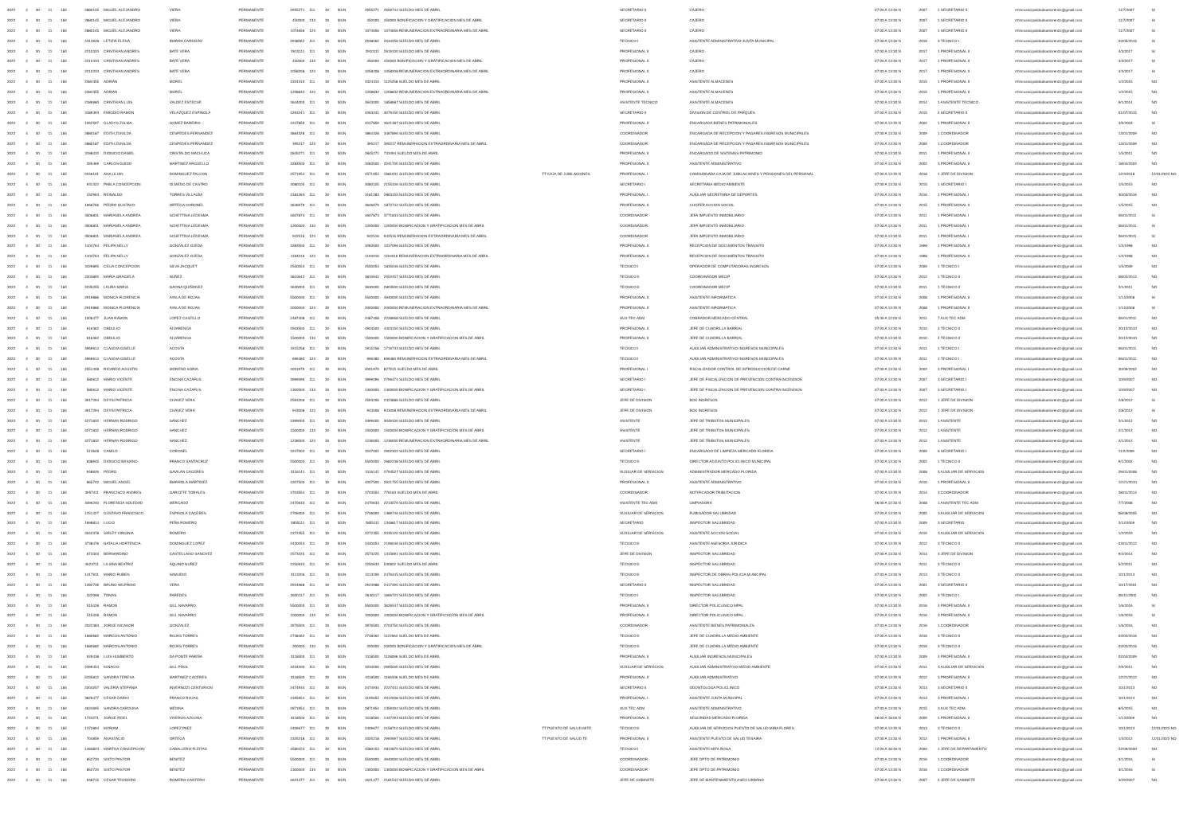| 2022 | 4 | 30 | 11 | 184 | 2880145 | MIGUEL ALEJANDRO | VIERA | PERMANENTE | 2955271 | 111 | 30 | MUN | 2955271 | 2659744 SUELDO MES DE ABRIL | | SECRETARIO II | CAJERO | 07:00 A 13:30 N | 2007 | 1 SECRETARIO II | rrhhmunicipalidadsanlorenzo@gmail.com | 11/7/2007 | SI |
| 2022 | 4 | 30 | 11 | 184 | 2880145 | MIGUEL ALEJANDRO | VIERA | PERMANENTE | 450000 | 133 | 30 | MUN | 450000 | 450000 BONIFICACION Y GRATIFICACION MES DE ABRIL | | SECRETARIO II | CAJERO | 07:00 A 13:30 N | 2007 | 1 SECRETARIO II | rrhhmunicipalidadsanlorenzo@gmail.com | 11/7/2007 | SI |
| 2022 | 4 | 30 | 11 | 184 | 2880145 | MIGUEL ALEJANDRO | VIERA | PERMANENTE | 1074656 | 123 | 30 | MUN | 1074656 | 1074656 REMUNERACION EXTRAORDINARIA MES DE ABRIL | | SECRETARIO II | CAJERO | 07:00 A 13:30 N | 2007 | 1 SECRETARIO II | rrhhmunicipalidadsanlorenzo@gmail.com | 11/7/2007 | SI |
| 2022 | 4 | 30 | 11 | 184 | 4313628 | LETIZIA ELENA | IBARRA CARDOZO | PERMANENTE | 2938062 | 111 | 30 | MUN | 2938062 | 2634256 SUELDO MES DE ABRIL | | TECNICO I | ASISTENTE ADMINISTRATIVO JUNTA MUNICIPAL | 07:00 A 13:30 N | 2016 | 3 TECNICO I | rrhhmunicipalidadsanlorenzo@gmail.com | 03/05/2016 | SI |
| 2022 | 4 | 30 | 11 | 184 | 2210333 | CRISTHIAN ANDRES | BATE VERA | PERMANENTE | 2910111 | 111 | 30 | MUN | 2910111 | 2619100 SUELDO MES DE ABRIL | | PROFESIONAL II | CAJERO | 07:00 A 13:30 N | 2017 | 1 PROFESIONAL II | rrhhmunicipalidadsanlorenzo@gmail.com | 4/3/2017 | SI |
| 2022 | 4 | 30 | 11 | 184 | 2210333 | CRISTHIAN ANDRES | BATE VERA | PERMANENTE | 450000 | 133 | 30 | MUN | 450000 | 450000 BONIFICACION Y GRATIFICACION MES DE ABRIL | | PROFESIONAL II | CAJERO | 07:00 A 13:30 N | 2017 | 1 PROFESIONAL II | rrhhmunicipalidadsanlorenzo@gmail.com | 4/3/2017 | SI |
| 2022 | 4 | 30 | 11 | 184 | 2210333 | CRISTHIAN ANDRES | BATE VERA | PERMANENTE | 1058208 | 123 | 30 | MUN | 1058208 | 1058208 REMUNERACION EXTRAORDINARIA MES DE ABRIL | | PROFESIONAL II | CAJERO | 07:00 A 13:30 N | 2017 | 1 PROFESIONAL II | rrhhmunicipalidadsanlorenzo@gmail.com | 4/3/2017 | SI |
| 2022 | 4 | 30 | 11 | 184 | 2484355 | ADRIAN | MOREL | PERMANENTE | 3324310 | 111 | 30 | MUN | 3324310 | 1125258 SUELDO MES DE ABRIL | | PROFESIONAL II | ASISTENTE ALMACENES | 07:00 A 13:30 N | 2015 | 1 PROFESIONAL II | rrhhmunicipalidadsanlorenzo@gmail.com | 1/2/2015 | NO |
| 2022 | 4 | 30 | 11 | 184 | 2484355 | ADRIAN | MOREL | PERMANENTE | 1208832 | 123 | 30 | MUN | 1208832 | 1208832 REMUNERACION EXTRAORDINARIA MES DE ABRIL | | PROFESIONAL II | ASISTENTE ALMACENES | 07:00 A 13:30 N | 2015 | 1 PROFESIONAL II | rrhhmunicipalidadsanlorenzo@gmail.com | 1/2/2015 | NO |
| 2022 | 4 | 30 | 11 | 184 | 2189980 | CRISTHIAN LUIS | VALDEZ ESTECHE | PERMANENTE | 3644000 | 111 | 30 | MUN | 3644000 | 1858987 SUELDO MES DE ABRIL | | ASISTENTE TECNICO | ASISTENTE ALMACENES | 07:00 A 13:30 N | 2014 | 1 ASISTENTE TECNICO | rrhhmunicipalidadsanlorenzo@gmail.com | 9/1/2014 | NO |
| 2022 | 4 | 30 | 11 | 184 | 3189393 | EMIGDIO RAMON | VELAZQUEZ ESPINOLA | PERMANENTE | 4263241 | 111 | 30 | MUN | 4263241 | 3079150 SUELDO MES DE ABRIL | | SECRETARIO II | DIVISION DE CONTROL DE PARQUES | 07:00 A 13:30 N | 2015 | 4 SECRETARIO II | rrhhmunicipalidadsanlorenzo@gmail.com | 01/07/2015 | NO |
| 2022 | 4 | 30 | 11 | 184 | 1092597 | GLADYS ZULMA | GOMEZ BAREIRO | PERMANENTE | 4247859 | 111 | 30 | MUN | 4247859 | 3621387 SUELDO MES DE ABRIL | | PROFESIONAL II | ENCARGADA BIENES PATRIMONIALES | 07:00 A 13:30 N | 2002 | 1 PROFESIONAL II | rrhhmunicipalidadsanlorenzo@gmail.com | 4/9/2002 | SI |
| 2022 | 4 | 30 | 11 | 184 | 2880187 | EDITH ZUNILDA | CESPEDES FERNANDEZ | PERMANENTE | 3864328 | 111 | 30 | MUN | 3864328 | 3467896 SUELDO MES DE ABRIL | | COORDINADOR | ENCARGADA DE RECEPCION Y PAGARES INGRESOS MUNICIPALES | 07:00 A 13:30 N | 2009 | 1 COORDINADOR | rrhhmunicipalidadsanlorenzo@gmail.com | 13/01/2009 | NO |
| 2022 | 4 | 30 | 11 | 184 | 2880187 | EDITH ZUNILDA | CESPEDES FERNANDEZ | PERMANENTE | 395217 | 123 | 30 | MUN | 395217 | 395217 REMUNERACION EXTRAORDINARIA MES DE ABRIL | | COORDINADOR | ENCARGADA DE RECEPCION Y PAGARES INGRESOS MUNICIPALES | 07:00 A 13:30 N | 2009 | 1 COORDINADOR | rrhhmunicipalidadsanlorenzo@gmail.com | 13/01/2009 | NO |
| 2022 | 4 | 30 | 11 | 184 | 3198432 | DIONICIO DANIEL | CRISTALDO MACHUCA | PERMANENTE | 2845271 | 111 | 30 | MUN | 2845271 | 733494 SUELDO MES DE ABRIL | | PROFESIONAL II | ENCARGADO DE SISTEMAS PATRIMONIO | 07:00 A 13:30 N | 2011 | 1 PROFESIONAL II | rrhhmunicipalidadsanlorenzo@gmail.com | 1/5/2011 | NO |
| 2022 | 4 | 30 | 11 | 184 | 295469 | CARLOS GUIDO | MARTINEZ ARGUELLO | PERMANENTE | 3283500 | 111 | 30 | MUN | 3283500 | 2241700 SUELDO MES DE ABRIL | | PROFESIONAL II | ASISTENTE ADMINISTRATIVO | 07:00 A 13:30 N | 2002 | 3 PROFESIONAL II | rrhhmunicipalidadsanlorenzo@gmail.com | 18/04/2002 | NO |
| 2022 | 4 | 30 | 11 | 184 | 2046101 | ANA LILIAN | DOMINGUEZ FALCON | PERMANENTE | 2571954 | 111 | 30 | MUN | 2571954 | 1681931 SUELDO MES DE ABRIL | TT CAJA DE JUBILACIONES | PROFESIONAL I | COMISIONADA CAJA DE JUBILACIONES Y PENSIONES DEL PERSONAL | 07:00 A 13:30 N | 2018 | 1 JEFE DE DIVISION | rrhhmunicipalidadsanlorenzo@gmail.com | 12/3/2018 | 12/31/2022 NO |
| 2022 | 4 | 30 | 11 | 184 | 931322 | PABLA CONCEPCION | OLMEDO DE CASTRO | PERMANENTE | 3080105 | 111 | 30 | MUN | 3080105 | 2155106 SUELDO MES DE ABRIL | | SECRETARIO I | SECRETARIA MEDIO AMBIENTE | 07:00 A 13:30 N | 2015 | 1 SECRETARIO I | rrhhmunicipalidadsanlorenzo@gmail.com | 1/5/2015 | NO |
| 2022 | 4 | 30 | 11 | 184 | 432963 | REINALDO | TORRES VILLALBA | PERMANENTE | 3181283 | 111 | 30 | MUN | 3181283 | 2863155 SUELDO MES DE ABRIL | | PROFESIONAL I | AUXILIAR SECRETARIA DE DEPORTES | 07:00 A 13:30 N | 2016 | 1 PROFESIONAL I | rrhhmunicipalidadsanlorenzo@gmail.com | 30/03/2016 | NO |
| 2022 | 4 | 30 | 11 | 184 | 1966766 | PEDRO GUSTAVO | ORTEGA CORONEL | PERMANENTE | 3646979 | 111 | 30 | MUN | 3646979 | 1872744 SUELDO MES DE ABRIL | | PROFESIONAL II | CHOFER ACCION SOCIAL | 07:00 A 13:30 N | 2015 | 1 PROFESIONAL II | rrhhmunicipalidadsanlorenzo@gmail.com | 1/5/2015 | NO |
| 2022 | 4 | 30 | 11 | 184 | 3506831 | MARIANELA ANDREA | SCHETTINA LEDESMA | PERMANENTE | 4607873 | 111 | 30 | MUN | 4607873 | 3771833 SUELDO MES DE ABRIL | | COORDINADOR | JEFA IMPUESTO INMOBILIARIO | 07:00 A 13:30 N | 2011 | 1 PROFESIONAL I | rrhhmunicipalidadsanlorenzo@gmail.com | 06/01/2011 | SI |
| 2022 | 4 | 30 | 11 | 184 | 3506831 | MARIANELA ANDREA | SCHETTINA LEDESMA | PERMANENTE | 1200000 | 133 | 30 | MUN | 1200000 | 1200000 BONIFICACION Y GRATIFICACION MES DE ABRIL | | COORDINADOR | JEFA IMPUESTO INMOBILIARIO | 07:00 A 13:30 N | 2011 | 1 PROFESIONAL I | rrhhmunicipalidadsanlorenzo@gmail.com | 06/01/2011 | SI |
| 2022 | 4 | 30 | 11 | 184 | 3506831 | MARIANELA ANDREA | SCHETTINA LEDESMA | PERMANENTE | 942516 | 123 | 30 | MUN | 942516 | 942516 REMUNERACION EXTRAORDINARIA MES DE ABRIL | | COORDINADOR | JEFA IMPUESTO INMOBILIARIO | 07:00 A 13:30 N | 2011 | 1 PROFESIONAL I | rrhhmunicipalidadsanlorenzo@gmail.com | 06/01/2011 | SI |
| 2022 | 4 | 30 | 11 | 184 | 1104764 | FELIPA NELLY | GONZALEZ OJEDA | PERMANENTE | 3283500 | 111 | 30 | MUN | 3283500 | 1017096 SUELDO MES DE ABRIL | | PROFESIONAL II | RECEPCION DE DOCUMENTOS TRANSITO | 07:00 A 13:30 N | 1998 | 1 PROFESIONAL II | rrhhmunicipalidadsanlorenzo@gmail.com | 1/2/1998 | NO |
| 2022 | 4 | 30 | 11 | 184 | 1104764 | FELIPA NELLY | GONZALEZ OJEDA | PERMANENTE | 1194016 | 123 | 30 | MUN | 1194016 | 1194016 REMUNERACION EXTRAORDINARIA MES DE ABRIL | | PROFESIONAL II | RECEPCION DE DOCUMENTOS TRANSITO | 07:00 A 13:30 N | 1998 | 1 PROFESIONAL II | rrhhmunicipalidadsanlorenzo@gmail.com | 1/2/1998 | NO |
| 2022 | 4 | 30 | 11 | 184 | 3429895 | CELIA CONCEPCION | SILVA JACQUET | PERMANENTE | 2550053 | 111 | 30 | MUN | 2550053 | 1835046 SUELDO MES DE ABRIL | | TECNICO I | OPERADOR DE COMPUTADORAS INGRESOS | 07:00 A 13:30 N | 2009 | 1 TECNICO I | rrhhmunicipalidadsanlorenzo@gmail.com | 1/5/2009 | NO |
| 2022 | 4 | 30 | 11 | 184 | 2203892 | MARIA GRACIELA | NUÑEZ | PERMANENTE | 3810642 | 111 | 30 | MUN | 3810642 | 2552457 SUELDO MES DE ABRIL | | TECNICO II | COORDINADOR MECIP | 07:00 A 13:30 N | 2012 | 1 TECNICO II | rrhhmunicipalidadsanlorenzo@gmail.com | 08/02/2012 | NO |
| 2022 | 4 | 30 | 11 | 184 | 3235255 | LAURA MARIA | GAONA QUIÑONEZ | PERMANENTE | 3630000 | 111 | 30 | MUN | 3630000 | 2803500 SUELDO MES DE ABRIL | | TECNICO II | COORDINADOR MECIP | 07:00 A 13:30 N | 2011 | 1 TECNICO II | rrhhmunicipalidadsanlorenzo@gmail.com | 2/1/2011 | NO |
| 2022 | 4 | 30 | 11 | 184 | 2919886 | MONICA FLORENCIA | AYALA DE ROJAS | PERMANENTE | 5500000 | 111 | 30 | MUN | 5500000 | 4940000 SUELDO MES DE ABRIL | | PROFESIONAL II | ASISTENTE INFORMATICA | 07:00 A 13:30 N | 2008 | 1 PROFESIONAL II | rrhhmunicipalidadsanlorenzo@gmail.com | 1/14/2008 | SI |
| 2022 | 4 | 30 | 11 | 184 | 2919886 | MONICA FLORENCIA | AYALA DE ROJAS | PERMANENTE | 2000000 | 123 | 30 | MUN | 2000000 | 2000000 REMUNERACION EXTRAORDINARIA MES DE ABRIL | | PROFESIONAL II | ASISTENTE INFORMATICA | 07:00 A 13:30 N | 2008 | 1 PROFESIONAL II | rrhhmunicipalidadsanlorenzo@gmail.com | 1/14/2008 | SI |
| 2022 | 4 | 30 | 11 | 184 | 1006477 | JUAN RAMON | LOPEZ CASTILLO | PERMANENTE | 2487408 | 111 | 30 | MUN | 2487408 | 2228668 SUELDO MES DE ABRIL | | AUX TEC ADM | COBRADOR MERCADO CENTRAL | 05:30 A 12:00 N | 2011 | 7 AUX TEC ADM | rrhhmunicipalidadsanlorenzo@gmail.com | 06/01/2011 | NO |
| 2022 | 4 | 30 | 11 | 184 | 616362 | OBDULIO | ALVARENGA | PERMANENTE | 4903500 | 111 | 30 | MUN | 4903500 | 4403150 SUELDO MES DE ABRIL | | PROFESIONAL II | JEFE DE CUADRILLA BARRIAL | 07:00 A 13:30 N | 2010 | 4 TECNICO II | rrhhmunicipalidadsanlorenzo@gmail.com | 20/12/2010 | NO |
| 2022 | 4 | 30 | 11 | 184 | 616362 | OBDULIO | ALVARENGA | PERMANENTE | 1500000 | 133 | 30 | MUN | 1500000 | 1500000 BONIFICACION Y GRATIFICACION MES DE ABRIL | | PROFESIONAL II | JEFE DE CUADRILLA BARRIAL | 07:00 A 13:30 N | 2010 | 4 TECNICO II | rrhhmunicipalidadsanlorenzo@gmail.com | 20/12/2010 | NO |
| 2022 | 4 | 30 | 11 | 184 | 4969614 | CLAUDIA GISELLE | ACOSTA | PERMANENTE | 1915258 | 111 | 30 | MUN | 1915258 | 1719733 SUELDO MES DE ABRIL | | TECNICO I | AUXILIAR ADMINISTRATIVO INGRESOS MUNICIPALES | 07:00 A 13:30 N | 2011 | 1 TECNICO I | rrhhmunicipalidadsanlorenzo@gmail.com | 06/01/2011 | NO |
| 2022 | 4 | 30 | 11 | 184 | 4969614 | CLAUDIA GISELLE | ACOSTA | PERMANENTE | 696480 | 123 | 30 | MUN | 696480 | 696480 REMUNERACION EXTRAORDINARIA MES DE ABRIL | | TECNICO I | AUXILIAR ADMINISTRATIVO INGRESOS MUNICIPALES | 07:00 A 13:30 N | 2011 | 1 TECNICO I | rrhhmunicipalidadsanlorenzo@gmail.com | 06/01/2011 | NO |
| 2022 | 4 | 30 | 11 | 184 | 2551408 | RICARDO AGUSTIN | MORENO SORIA | PERMANENTE | 4001979 | 111 | 30 | MUN | 4001979 | 827515 SUELDO MES DE ABRIL | | PROFESIONAL I | FISCALIZADOR CONTROL DE INTRODUCCION DE CARNE | 07:00 A 13:30 N | 2002 | 3 PROFESIONAL I | rrhhmunicipalidadsanlorenzo@gmail.com | 30/09/2002 | NO |
| 2022 | 4 | 30 | 11 | 184 | 580612 | MARIO VICENTE | ENCINA CAZAFUS | PERMANENTE | 3999096 | 111 | 30 | MUN | 3999096 | 2796474 SUELDO MES DE ABRIL | | SECRETARIO I | JEFE DE FISCALIZACION DE PREVENCION CONTRA INCENDIOS | 07:00 A 13:30 N | 2007 | 3 SECRETARIO I | rrhhmunicipalidadsanlorenzo@gmail.com | 10/9/2007 | NO |
| 2022 | 4 | 30 | 11 | 184 | 580612 | MARIO VICENTE | ENCINA CAZAFUS | PERMANENTE | 1300000 | 133 | 30 | MUN | 1300000 | 1300000 BONIFICACION Y GRATIFICACION MES DE ABRIL | | SECRETARIO I | JEFE DE FISCALIZACION DE PREVENCION CONTRA INCENDIOS | 07:00 A 13:30 N | 2007 | 3 SECRETARIO I | rrhhmunicipalidadsanlorenzo@gmail.com | 10/9/2007 | NO |
| 2022 | 4 | 30 | 11 | 184 | 3917294 | DEYSI PATRICIA | CHAVEZ VERA | PERMANENTE | 2593206 | 111 | 30 | MUN | 2593206 | 2323886 SUELDO MES DE ABRIL | | JEFE DE DIVISION | BOX INGRESOS | 07:00 A 13:30 N | 2012 | 1 JEFE DE DIVISION | rrhhmunicipalidadsanlorenzo@gmail.com | 2/8/2012 | SI |
| 2022 | 4 | 30 | 11 | 184 | 3917294 | DEYSI PATRICIA | CHAVEZ VERA | PERMANENTE | 943008 | 123 | 30 | MUN | 943008 | 943008 REMUNERACION EXTRAORDINARIA MES DE ABRIL | | JEFE DE DIVISION | BOX INGRESOS | 07:00 A 13:30 N | 2012 | 1 JEFE DE DIVISION | rrhhmunicipalidadsanlorenzo@gmail.com | 2/8/2012 | SI |
| 2022 | 4 | 30 | 11 | 184 | 4271832 | HERNAN RODRIGO | SANCHEZ | PERMANENTE | 3399000 | 111 | 30 | MUN | 3399000 | 3049100 SUELDO MES DE ABRIL | | ASISTENTE | JEFE DE TRIBUTOS MUNICIPALES | 07:00 A 13:30 N | 2012 | 1 ASISTENTE | rrhhmunicipalidadsanlorenzo@gmail.com | 2/1/2012 | NO |
| 2022 | 4 | 30 | 11 | 184 | 4271832 | HERNAN RODRIGO | SANCHEZ | PERMANENTE | 1500000 | 133 | 30 | MUN | 1500000 | 1500000 BONIFICACION Y GRATIFICACION MES DE ABRIL | | ASISTENTE | JEFE DE TRIBUTOS MUNICIPALES | 07:00 A 13:30 N | 2012 | 1 ASISTENTE | rrhhmunicipalidadsanlorenzo@gmail.com | 2/1/2012 | NO |
| 2022 | 4 | 30 | 11 | 184 | 4271832 | HERNAN RODRIGO | SANCHEZ | PERMANENTE | 1236000 | 123 | 30 | MUN | 1236000 | 1236000 REMUNERACION EXTRAORDINARIA MES DE ABRIL | | ASISTENTE | JEFE DE TRIBUTOS MUNICIPALES | 07:00 A 13:30 N | 2012 | 1 ASISTENTE | rrhhmunicipalidadsanlorenzo@gmail.com | 2/1/2012 | NO |
| 2022 | 4 | 30 | 11 | 184 | 513648 | CAMILO | CORONEL | PERMANENTE | 3247002 | 111 | 30 | MUN | 3247002 | 2902302 SUELDO MES DE ABRIL | | SECRETARIO I | ENCARGADO DE LIMPIEZA MERCADO FLORIDA | 07:00 A 13:30 N | 2009 | 6 SECRETARIO I | rrhhmunicipalidadsanlorenzo@gmail.com | 11/2/2009 | NO |
| 2022 | 4 | 30 | 11 | 184 | 838945 | DIONICIO BASIANO | FRANCO SANTACRUZ | PERMANENTE | 5500000 | 111 | 30 | MUN | 5500000 | 2682238 SUELDO MES DE ABRIL | | TECNICO II | DIRECTOR ADJUNTO POLICLINICO MUNICIPAL | 07:00 A 13:30 N | 2002 | 1 TECNICO II | rrhhmunicipalidadsanlorenzo@gmail.com | 9/1/2002 | NO |
| 2022 | 4 | 30 | 11 | 184 | 948926 | PEDRO | GAVILAN CACERES | PERMANENTE | 3116141 | 111 | 30 | MUN | 3116141 | 2794527 SUELDO MES DE ABRIL | | AUXILIAR DE SERVICIOS | ADMINISTRADOR MERCADO FLORIDA | 07:00 A 13:30 N | 2008 | 3 AUXILIAR DE SERVICIOS | rrhhmunicipalidadsanlorenzo@gmail.com | 29/01/2008 | NO |
| 2022 | 4 | 30 | 11 | 184 | 865742 | MIGUEL ANGEL | IBARROLA MARTINEZ | PERMANENTE | 4207500 | 111 | 30 | MUN | 4207500 | 2621755 SUELDO MES DE ABRIL | | PROFESIONAL II | ASISTENTE ADMINISTRATIVO | 07:00 A 13:30 N | 2010 | 1 PROFESIONAL II | rrhhmunicipalidadsanlorenzo@gmail.com | 12/21/2010 | NO |
| 2022 | 4 | 30 | 11 | 184 | 3957411 | FRANCISCO ANDRES | GARCETE TORALES | PERMANENTE | 3703554 | 111 | 30 | MUN | 3703554 | 776183 SUELDO MES DE ABRIL | | COORDINADOR | NOTIFICADOR TRIBUTACION | 07:00 A 13:30 N | 2014 | 3 COORDINADOR | rrhhmunicipalidadsanlorenzo@gmail.com | 28/01/2014 | NO |
| 2022 | 4 | 30 | 11 | 184 | 3496240 | FLORENCIA SOLEDAD | MERCADO | PERMANENTE | 2470633 | 111 | 30 | MUN | 2470633 | 2213570 SUELDO MES DE ABRIL | | ASISTENTE TEC ADM | LIMPIADORA | 06:00 A 12:30 N | 2008 | 1 ASISTENTE TEC ADM | rrhhmunicipalidadsanlorenzo@gmail.com | 7/7/2008 | NO |
| 2022 | 4 | 30 | 11 | 184 | 1251427 | GUSTAVO FRANCISCO | ESPINOLA CACERES | PERMANENTE | 2706000 | 111 | 30 | MUN | 2706000 | 1389746 SUELDO MES DE ABRIL | | AUXILIAR DE SERVICIOS | FUMIGADOR SALUBRIDAD | 07:00 A 13:30 N | 2005 | 3 AUXILIAR DE SERVICIOS | rrhhmunicipalidadsanlorenzo@gmail.com | 08/08/2005 | NO |
| 2022 | 4 | 30 | 11 | 184 | 1698814 | LUCIO | PEÑA ROMERO | PERMANENTE | 2855111 | 111 | 30 | MUN | 2855111 | 1348817 SUELDO MES DE ABRIL | | SECRETARIO | INSPECTOR SALUBRIDAD | 07:00 A 13:30 N | 2009 | 3 SECRETARIO | rrhhmunicipalidadsanlorenzo@gmail.com | 2/12/2009 | NO |
| 2022 | 4 | 30 | 11 | 184 | 4042378 | SIRLEY VIRGINIA | ROMERO | PERMANENTE | 2272355 | 111 | 30 | MUN | 2272355 | 2035120 SUELDO MES DE ABRIL | | AUXILIAR DE SERVICIOS | ASISTENTE ACCION SOCIAL | 07:00 A 13:30 N | 2019 | 3 AUXILIAR DE SERVICIOS | rrhhmunicipalidadsanlorenzo@gmail.com | 1/2/2019 | NO |
| 2022 | 4 | 30 | 11 | 184 | 3738476 | NATALIA HORTENCIA | DOMINGUEZ LOPEZ | PERMANENTE | 2440053 | 111 | 30 | MUN | 2440053 | 2196046 SUELDO MES DE ABRIL | | TECNICO II | ASISTENTE ASESORIA JURIDICA | 07:00 A 13:30 N | 2012 | 3 TECNICO II | rrhhmunicipalidadsanlorenzo@gmail.com | 03/01/2012 | NO |
| 2022 | 4 | 30 | 11 | 184 | 673304 | BERNARDINO | CASTELLANO SANCHEZ | PERMANENTE | 2573225 | 111 | 30 | MUN | 2573225 | 1315691 SUELDO MES DE ABRIL | | JEFE DE DIVISION | INSPECTOR SALUBRIDAD | 07:00 A 13:30 N | 2014 | 3 JEFE DE DIVISION | rrhhmunicipalidadsanlorenzo@gmail.com | 9/2/2014 | NO |
| 2022 | 4 | 30 | 11 | 184 | 4623711 | LILIANA BEATRIZ | AQUINO NUÑEZ | PERMANENTE | 2250633 | 111 | 30 | MUN | 2250633 | 530602 SUELDO MES DE ABRIL | | TECNICO II | INSPECTOR SALUBRIDAD | 07:00 A 13:30 N | 2011 | 3 TECNICO II | rrhhmunicipalidadsanlorenzo@gmail.com | 5/2/2011 | NO |
| 2022 | 4 | 30 | 11 | 184 | 1417931 | MARIO RUBEN | SAMUDIO | PERMANENTE | 3113206 | 111 | 30 | MUN | 3113206 | 2476445 SUELDO MES DE ABRIL | | TECNICO II | INSPECTOR DE OBRAS POLICIA MUNICIPAL | 07:00 A 13:30 N | 2013 | 3 TECNICO II | rrhhmunicipalidadsanlorenzo@gmail.com | 10/1/2013 | NO |
| 2022 | 4 | 30 | 11 | 184 | 1282739 | BRUNO WILFRIDO | VERA | PERMANENTE | 2924988 | 111 | 30 | MUN | 2924988 | 2417490 SUELDO MES DE ABRIL | | SECRETARIO II | INSPECTOR SALUBRIDAD | 07:00 A 13:30 N | 2001 | 3 SECRETARIO II | rrhhmunicipalidadsanlorenzo@gmail.com | 10/17/2001 | NO |
| 2022 | 4 | 30 | 11 | 184 | 322068 | TOMAS | PAREDES | PERMANENTE | 2630117 | 111 | 30 | MUN | 2630117 | 1666722 SUELDO MES DE ABRIL | | TECNICO I | INSPECTOR SALUBRIDAD | 07:00 A 13:30 N | 2002 | 3 TECNICO I | rrhhmunicipalidadsanlorenzo@gmail.com | 06/11/2002 | NO |
| 2022 | 4 | 30 | 11 | 184 | 515428 | RAMON | GILL NAVARRO | PERMANENTE | 5500000 | 111 | 30 | MUN | 5500000 | 3626547 SUELDO MES DE ABRIL | | PROFESIONAL II | DIRECTOR POLICLINICO MPAL | 07:00 A 13:30 N | 2016 | 3 PROFESIONAL II | rrhhmunicipalidadsanlorenzo@gmail.com | 1/6/2016 | SI |
| 2022 | 4 | 30 | 11 | 184 | 515428 | RAMON | GILL NAVARRO | PERMANENTE | 1000000 | 133 | 30 | MUN | 1000000 | 1000000 BONIFICACION Y GRATIFICACION MES DE ABRIL | | PROFESIONAL II | DIRECTOR POLICLINICO MPAL | 07:00 A 13:30 N | 2016 | 3 PROFESIONAL II | rrhhmunicipalidadsanlorenzo@gmail.com | 1/6/2016 | SI |
| 2022 | 4 | 30 | 11 | 184 | 2022383 | JORGE NICANOR | GONZALEZ | PERMANENTE | 3976500 | 111 | 30 | MUN | 3976500 | 2703750 SUELDO MES DE ABRIL | | COORDINADOR | ASISTENTE BIENES PATRIMONIALES | 07:00 A 13:30 N | 2016 | 1 COORDINADOR | rrhhmunicipalidadsanlorenzo@gmail.com | 1/6/2016 | NO |
| 2022 | 4 | 30 | 11 | 184 | 1680682 | MARCOS ANTONIO | ROJAS TORRES | PERMANENTE | 2748462 | 111 | 30 | MUN | 2748462 | 1122064 SUELDO MES DE ABRIL | | TECNICO II | JEFE DE CUADRILLA MEDIO AMBIENTE | 07:00 A 13:30 N | 2016 | 3 TECNICO II | rrhhmunicipalidadsanlorenzo@gmail.com | 03/02/2016 | NO |
| 2022 | 4 | 30 | 11 | 184 | 1680682 | MARCOS ANTONIO | ROJAS TORRES | PERMANENTE | 200000 | 133 | 30 | MUN | 200000 | 200000 BONIFICACION Y GRATIFICACION MES DE ABRIL | | TECNICO II | JEFE DE CUADRILLA MEDIO AMBIENTE | 07:00 A 13:30 N | 2016 | 3 TECNICO II | rrhhmunicipalidadsanlorenzo@gmail.com | 03/02/2016 | NO |
| 2022 | 4 | 30 | 11 | 184 | 929438 | LUIS HUMBERTO | DA PONTE FARIÑA | PERMANENTE | 3118500 | 111 | 30 | MUN | 3118500 | 1128096 SUELDO MES DE ABRIL | | PROFESIONAL II | AUXILIAR INGRESOS MUNICIPALES | 07:00 A 13:30 N | 2009 | 3 PROFESIONAL II | rrhhmunicipalidadsanlorenzo@gmail.com | 02/04/2009 | NO |
| 2022 | 4 | 30 | 11 | 184 | 2499454 | IGNACIO | GILL POOL | PERMANENTE | 3234000 | 111 | 30 | MUN | 3234000 | 2695000 SUELDO MES DE ABRIL | | AUXILIAR DE SERVICIOS | AUXILIAR ADMINISTRATIVO MEDIO AMBIENTE | 07:00 A 13:30 N | 2011 | 3 AUXILIAR DE SERVICIOS | rrhhmunicipalidadsanlorenzo@gmail.com | 2/9/2011 | NO |
| 2022 | 4 | 30 | 11 | 184 | 5335812 | SANDRA TERESA | MARTINEZ CACERES | PERMANENTE | 3118500 | 111 | 30 | MUN | 3118500 | 1166336 SUELDO MES DE ABRIL | | PROFESIONAL II | AUXILIAR ADMINISTRATIVO | 07:00 A 13:30 N | 2012 | 3 PROFESIONAL II | rrhhmunicipalidadsanlorenzo@gmail.com | 12/21/2012 | NO |
| 2022 | 4 | 30 | 11 | 184 | 2204257 | VALERIA STEFANIA | INVERNIZZI CENTURION | PERMANENTE | 2474934 | 111 | 30 | MUN | 2474934 | 2227441 SUELDO MES DE ABRIL | | SECRETARIO II | ODONTOLOGA POLICLINICO | 07:00 A 13:30 N | 2013 | 3 SECRETARIO II | rrhhmunicipalidadsanlorenzo@gmail.com | 10/1/2013 | NO |
| 2022 | 4 | 30 | 11 | 184 | 3829477 | CESAR DARIO | FRANCO ROJAS | PERMANENTE | 3195654 | 111 | 30 | MUN | 3195654 | 2012008 SUELDO MES DE ABRIL | | PROFESIONAL I | ASISTENTE JUNTA MUNICIPAL | 07:00 A 13:30 N | 2013 | 3 PROFESIONAL I | rrhhmunicipalidadsanlorenzo@gmail.com | 10/1/2013 | NO |
| 2022 | 4 | 30 | 11 | 184 | 4624695 | SANDRA CAROLINA | MEDINA | PERMANENTE | 2871954 | 111 | 30 | MUN | 2871954 | 1359304 SUELDO MES DE ABRIL | | AUX TEC ADM | ASISTENTE ADMINISTRATIVO | 07:00 A 13:30 N | 2015 | 3 AUX TEC ADM | rrhhmunicipalidadsanlorenzo@gmail.com | 8/5/2015 | NO |
| 2022 | 4 | 30 | 11 | 184 | 1743271 | JORGE FIDEL | VIVEROS AZCONA | PERMANENTE | 3118500 | 111 | 30 | MUN | 3118500 | 1447293 SUELDO MES DE ABRIL | | PROFESIONAL II | SEGURIDAD MERCADO FLORIDA | 06:00 A 18:00 N | 2009 | 1 PROFESIONAL II | rrhhmunicipalidadsanlorenzo@gmail.com | 1/13/2009 | NO |
| 2022 | 4 | 30 | 11 | 184 | 1372894 | MYRIAM | LOPEZ PAEZ | PERMANENTE | 2409677 | 111 | 30 | MUN | 2409677 | 2158710 SUELDO MES DE ABRIL | TT PUESTO DE SALUD MITE | TECNICO II | AUXILIAR DE SERVICIOS PUESTO DE SALUD MIRA FLORES | 07:00 A 13:30 N | 2013 | 3 TECNICO II | rrhhmunicipalidadsanlorenzo@gmail.com | 10/1/2013 | 12/31/2022 NO |
| 2022 | 4 | 30 | 11 | 184 | 704859 | ANASTACIO | ORTEGA | PERMANENTE | 3325218 | 111 | 30 | MUN | 3325218 | 2992697 SUELDO MES DE ABRIL | TT PUESTO DE SALUD TE | PROFESIONAL II | ASISTENTE PUESTO DE SALUD TESAIRA | 07:00 A 13:30 N | 2012 | 1 PROFESIONAL II | rrhhmunicipalidadsanlorenzo@gmail.com | 1/3/2012 | 12/31/2022 NO |
| 2022 | 4 | 30 | 11 | 184 | 1283823 | MARTHA CONCEPCION | CABALLERO FLEITAS | PERMANENTE | 4580153 | 111 | 30 | MUN | 4580153 | 2812870 SUELDO MES DE ABRIL | | TECNICO I | ASISTENTE MITA ROGA | 12:00 A 18:30 N | 2000 | 1 JEFE DE DEPARTAMENTO | rrhhmunicipalidadsanlorenzo@gmail.com | 22/09/2000 | NO |
| 2022 | 4 | 30 | 11 | 184 | 852720 | SIXTO PASTOR | BENITEZ | PERMANENTE | 5500000 | 111 | 30 | MUN | 5500000 | 4940000 SUELDO MES DE ABRIL | | COORDINADOR | JEFE DPTO DE PATRIMONIO | 07:00 A 13:30 N | 2016 | 1 COORDINADOR | rrhhmunicipalidadsanlorenzo@gmail.com | 3/1/2016 | SI |
| 2022 | 4 | 30 | 11 | 184 | 852720 | SIXTO PASTOR | BENITEZ | PERMANENTE | 1300000 | 133 | 30 | MUN | 1300000 | 1300000 BONIFICACION Y GRATIFICACION MES DE ABRIL | | COORDINADOR | JEFE DPTO DE PATRIMONIO | 07:00 A 13:30 N | 2016 | 1 COORDINADOR | rrhhmunicipalidadsanlorenzo@gmail.com | 3/1/2016 | SI |
| 2022 | 4 | 30 | 11 | 184 | 948715 | CESAR TEODORO | ROMERO CANTERO | PERMANENTE | 4621477 | 111 | 30 | MUN | 4621477 | 2181542 SUELDO MES DE ABRIL | | JEFE DE GABINETE | JEFE DE MANTENIMIENTO ASEO URBANO | 07:00 A 13:30 N | 2007 | 4 JEFE DE GABINETE | rrhhmunicipalidadsanlorenzo@gmail.com | 3/29/2007 | NO |